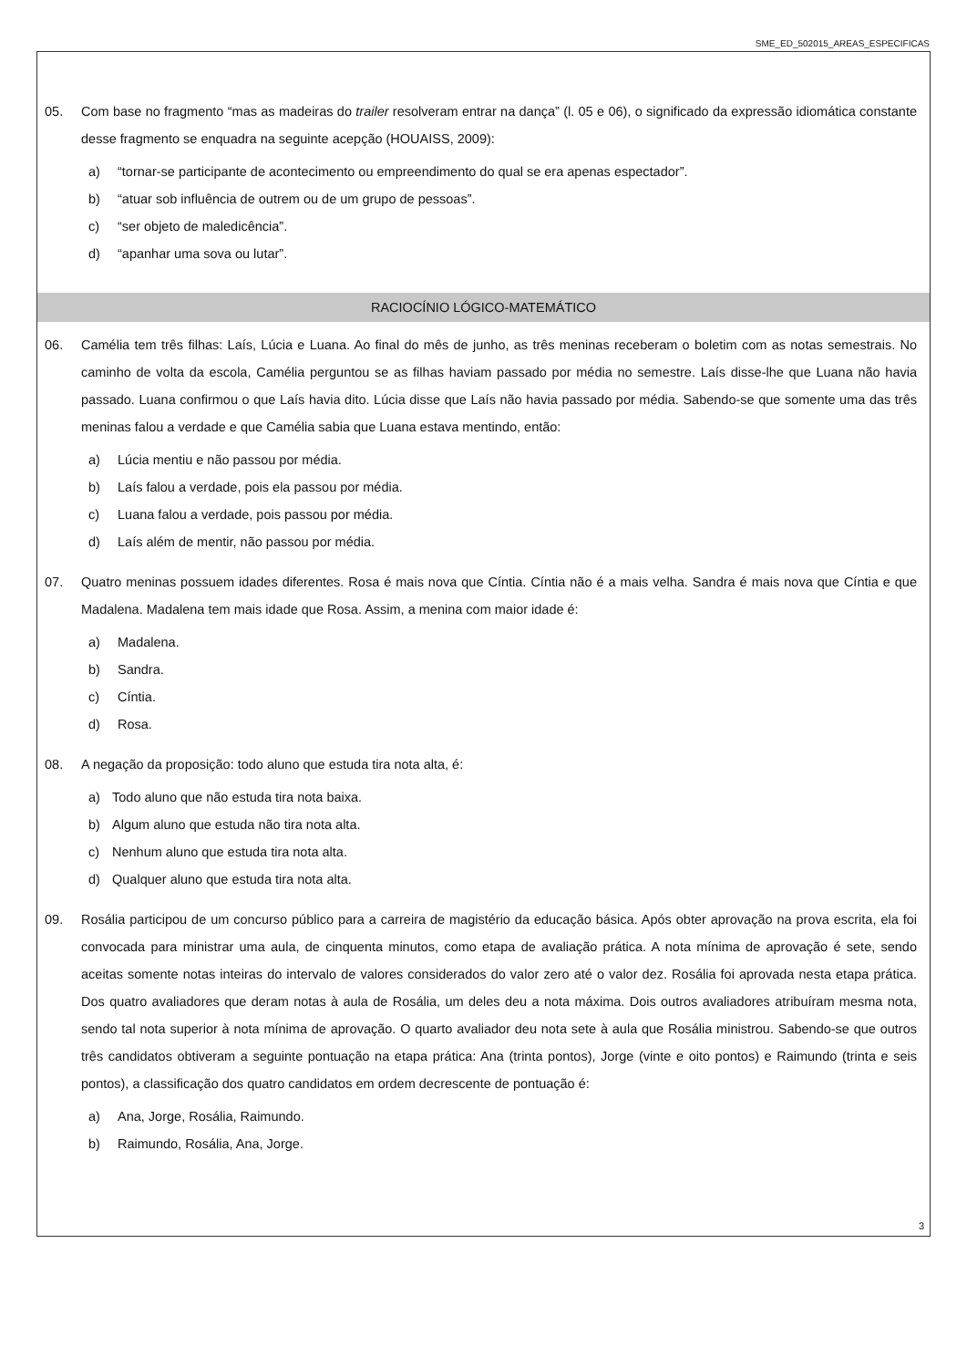SME_ED_502015_AREAS_ESPECIFICAS
05. Com base no fragmento “mas as madeiras do trailer resolveram entrar na dança” (l. 05 e 06), o significado da expressão idiomática constante desse fragmento se enquadra na seguinte acepção (HOUAISS, 2009):
a) “tornar-se participante de acontecimento ou empreendimento do qual se era apenas espectador”.
b) “atuar sob influência de outrem ou de um grupo de pessoas”.
c) “ser objeto de maledicência”.
d) “apanhar uma sova ou lutar”.
RACIOCÍNIO LÓGICO-MATEMÁTICO
06. Camélia tem três filhas: Laís, Lúcia e Luana. Ao final do mês de junho, as três meninas receberam o boletim com as notas semestrais. No caminho de volta da escola, Camélia perguntou se as filhas haviam passado por média no semestre. Laís disse-lhe que Luana não havia passado. Luana confirmou o que Laís havia dito. Lúcia disse que Laís não havia passado por média. Sabendo-se que somente uma das três meninas falou a verdade e que Camélia sabia que Luana estava mentindo, então:
a) Lúcia mentiu e não passou por média.
b) Laís falou a verdade, pois ela passou por média.
c) Luana falou a verdade, pois passou por média.
d) Laís além de mentir, não passou por média.
07. Quatro meninas possuem idades diferentes. Rosa é mais nova que Cíntia. Cíntia não é a mais velha. Sandra é mais nova que Cíntia e que Madalena. Madalena tem mais idade que Rosa. Assim, a menina com maior idade é:
a) Madalena.
b) Sandra.
c) Cíntia.
d) Rosa.
08. A negação da proposição: todo aluno que estuda tira nota alta, é:
a) Todo aluno que não estuda tira nota baixa.
b) Algum aluno que estuda não tira nota alta.
c) Nenhum aluno que estuda tira nota alta.
d) Qualquer aluno que estuda tira nota alta.
09. Rosália participou de um concurso público para a carreira de magistério da educação básica. Após obter aprovação na prova escrita, ela foi convocada para ministrar uma aula, de cinquenta minutos, como etapa de avaliação prática. A nota mínima de aprovação é sete, sendo aceitas somente notas inteiras do intervalo de valores considerados do valor zero até o valor dez. Rosália foi aprovada nesta etapa prática. Dos quatro avaliadores que deram notas à aula de Rosália, um deles deu a nota máxima. Dois outros avaliadores atribuíram mesma nota, sendo tal nota superior à nota mínima de aprovação. O quarto avaliador deu nota sete à aula que Rosália ministrou. Sabendo-se que outros três candidatos obtiveram a seguinte pontuação na etapa prática: Ana (trinta pontos), Jorge (vinte e oito pontos) e Raimundo (trinta e seis pontos), a classificação dos quatro candidatos em ordem decrescente de pontuação é:
a) Ana, Jorge, Rosália, Raimundo.
b) Raimundo, Rosália, Ana, Jorge.
3